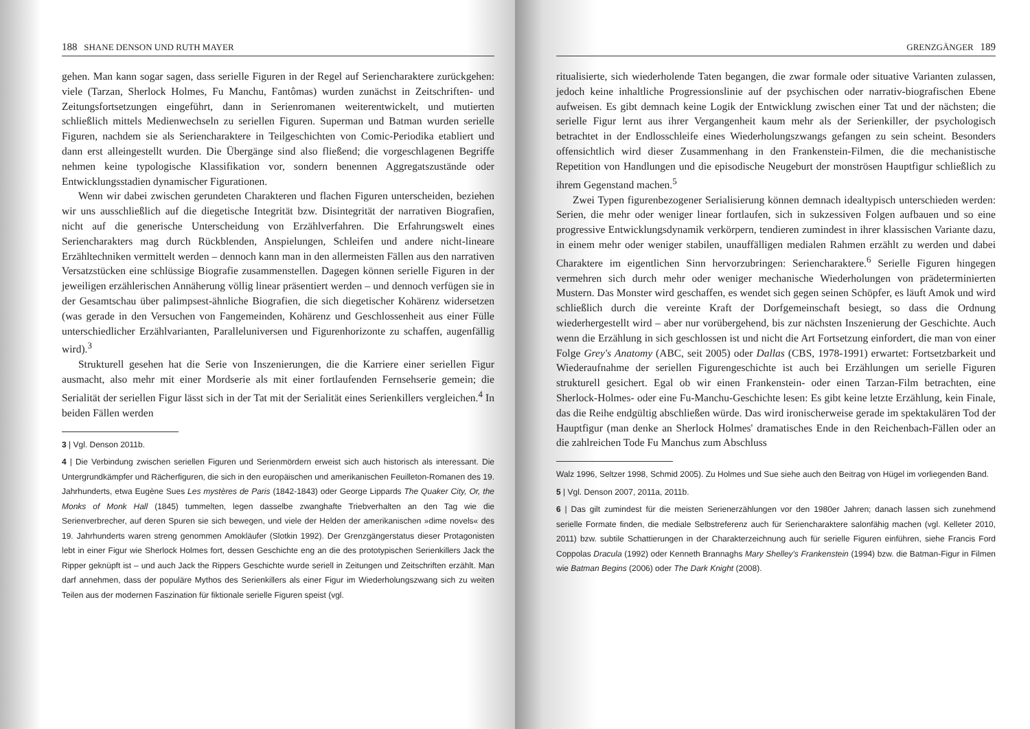188 SHANE DENSON UND RUTH MAYER
gehen. Man kann sogar sagen, dass serielle Figuren in der Regel auf Seriencharaktere zurückgehen: viele (Tarzan, Sherlock Holmes, Fu Manchu, Fantômas) wurden zunächst in Zeitschriften- und Zeitungsfortsetzungen eingeführt, dann in Serienromanen weiterentwickelt, und mutierten schließlich mittels Medienwechseln zu seriellen Figuren. Superman und Batman wurden serielle Figuren, nachdem sie als Seriencharaktere in Teilgeschichten von Comic-Periodika etabliert und dann erst alleingestellt wurden. Die Übergänge sind also fließend; die vorgeschlagenen Begriffe nehmen keine typologische Klassifikation vor, sondern benennen Aggregatszustände oder Entwicklungsstadien dynamischer Figurationen.
Wenn wir dabei zwischen gerundeten Charakteren und flachen Figuren unterscheiden, beziehen wir uns ausschließlich auf die diegetische Integrität bzw. Disintegrität der narrativen Biografien, nicht auf die generische Unterscheidung von Erzählverfahren. Die Erfahrungswelt eines Seriencharakters mag durch Rückblenden, Anspielungen, Schleifen und andere nicht-lineare Erzähltechniken vermittelt werden – dennoch kann man in den allermeisten Fällen aus den narrativen Versatzstücken eine schlüssige Biografie zusammenstellen. Dagegen können serielle Figuren in der jeweiligen erzählerischen Annäherung völlig linear präsentiert werden – und dennoch verfügen sie in der Gesamtschau über palimpsest-ähnliche Biografien, die sich diegetischer Kohärenz widersetzen (was gerade in den Versuchen von Fangemeinden, Kohärenz und Geschlossenheit aus einer Fülle unterschiedlicher Erzählvarianten, Paralleluniversen und Figurenhorizonte zu schaffen, augenfällig wird).<sup>3</sup>
Strukturell gesehen hat die Serie von Inszenierungen, die die Karriere einer seriellen Figur ausmacht, also mehr mit einer Mordserie als mit einer fortlaufenden Fernsehserie gemein; die Serialität der seriellen Figur lässt sich in der Tat mit der Serialität eines Serienkillers vergleichen.<sup>4</sup> In beiden Fällen werden
3 | Vgl. Denson 2011b.
4 | Die Verbindung zwischen seriellen Figuren und Serienmördern erweist sich auch historisch als interessant. Die Untergrundkämpfer und Rächerfiguren, die sich in den europäischen und amerikanischen Feuilleton-Romanen des 19. Jahrhunderts, etwa Eugène Sues Les mystères de Paris (1842-1843) oder George Lippards The Quaker City, Or, the Monks of Monk Hall (1845) tummelten, legen dasselbe zwanghafte Triebverhalten an den Tag wie die Serienverbrecher, auf deren Spuren sie sich bewegen, und viele der Helden der amerikanischen »dime novels« des 19. Jahrhunderts waren streng genommen Amokläufer (Slotkin 1992). Der Grenzgängerstatus dieser Protagonisten lebt in einer Figur wie Sherlock Holmes fort, dessen Geschichte eng an die des prototypischen Serienkillers Jack the Ripper geknüpft ist – und auch Jack the Rippers Geschichte wurde seriell in Zeitungen und Zeitschriften erzählt. Man darf annehmen, dass der populäre Mythos des Serienkillers als einer Figur im Wiederholungszwang sich zu weiten Teilen aus der modernen Faszination für fiktionale serielle Figuren speist (vgl.
GRENZGÄNGER 189
ritualisierte, sich wiederholende Taten begangen, die zwar formale oder situative Varianten zulassen, jedoch keine inhaltliche Progressionslinie auf der psychischen oder narrativ-biografischen Ebene aufweisen. Es gibt demnach keine Logik der Entwicklung zwischen einer Tat und der nächsten; die serielle Figur lernt aus ihrer Vergangenheit kaum mehr als der Serienkiller, der psychologisch betrachtet in der Endlosschleife eines Wiederholungszwangs gefangen zu sein scheint. Besonders offensichtlich wird dieser Zusammenhang in den Frankenstein-Filmen, die die mechanistische Repetition von Handlungen und die episodische Neugeburt der monströsen Hauptfigur schließlich zu ihrem Gegenstand machen.<sup>5</sup>
Zwei Typen figurenbezogener Serialisierung können demnach idealtypisch unterschieden werden: Serien, die mehr oder weniger linear fortlaufen, sich in sukzessiven Folgen aufbauen und so eine progressive Entwicklungsdynamik verkörpern, tendieren zumindest in ihrer klassischen Variante dazu, in einem mehr oder weniger stabilen, unauffälligen medialen Rahmen erzählt zu werden und dabei Charaktere im eigentlichen Sinn hervorzubringen: Seriencharaktere.<sup>6</sup> Serielle Figuren hingegen vermehren sich durch mehr oder weniger mechanische Wiederholungen von prädeterminierten Mustern. Das Monster wird geschaffen, es wendet sich gegen seinen Schöpfer, es läuft Amok und wird schließlich durch die vereinte Kraft der Dorfgemeinschaft besiegt, so dass die Ordnung wiederhergestellt wird – aber nur vorübergehend, bis zur nächsten Inszenierung der Geschichte. Auch wenn die Erzählung in sich geschlossen ist und nicht die Art Fortsetzung einfordert, die man von einer Folge Grey's Anatomy (ABC, seit 2005) oder Dallas (CBS, 1978-1991) erwartet: Fortsetzbarkeit und Wiederaufnahme der seriellen Figurengeschichte ist auch bei Erzählungen um serielle Figuren strukturell gesichert. Egal ob wir einen Frankenstein- oder einen Tarzan-Film betrachten, eine Sherlock-Holmes- oder eine Fu-Manchu-Geschichte lesen: Es gibt keine letzte Erzählung, kein Finale, das die Reihe endgültig abschließen würde. Das wird ironischerweise gerade im spektakulären Tod der Hauptfigur (man denke an Sherlock Holmes' dramatisches Ende in den Reichenbach-Fällen oder an die zahlreichen Tode Fu Manchus zum Abschluss
Walz 1996, Seltzer 1998, Schmid 2005). Zu Holmes und Sue siehe auch den Beitrag von Hügel im vorliegenden Band.
5 | Vgl. Denson 2007, 2011a, 2011b.
6 | Das gilt zumindest für die meisten Serienerzählungen vor den 1980er Jahren; danach lassen sich zunehmend serielle Formate finden, die mediale Selbstreferenz auch für Seriencharaktere salonfähig machen (vgl. Kelleter 2010, 2011) bzw. subtile Schattierungen in der Charakterzeichnung auch für serielle Figuren einführen, siehe Francis Ford Coppolas Dracula (1992) oder Kenneth Brannaghs Mary Shelley's Frankenstein (1994) bzw. die Batman-Figur in Filmen wie Batman Begins (2006) oder The Dark Knight (2008).